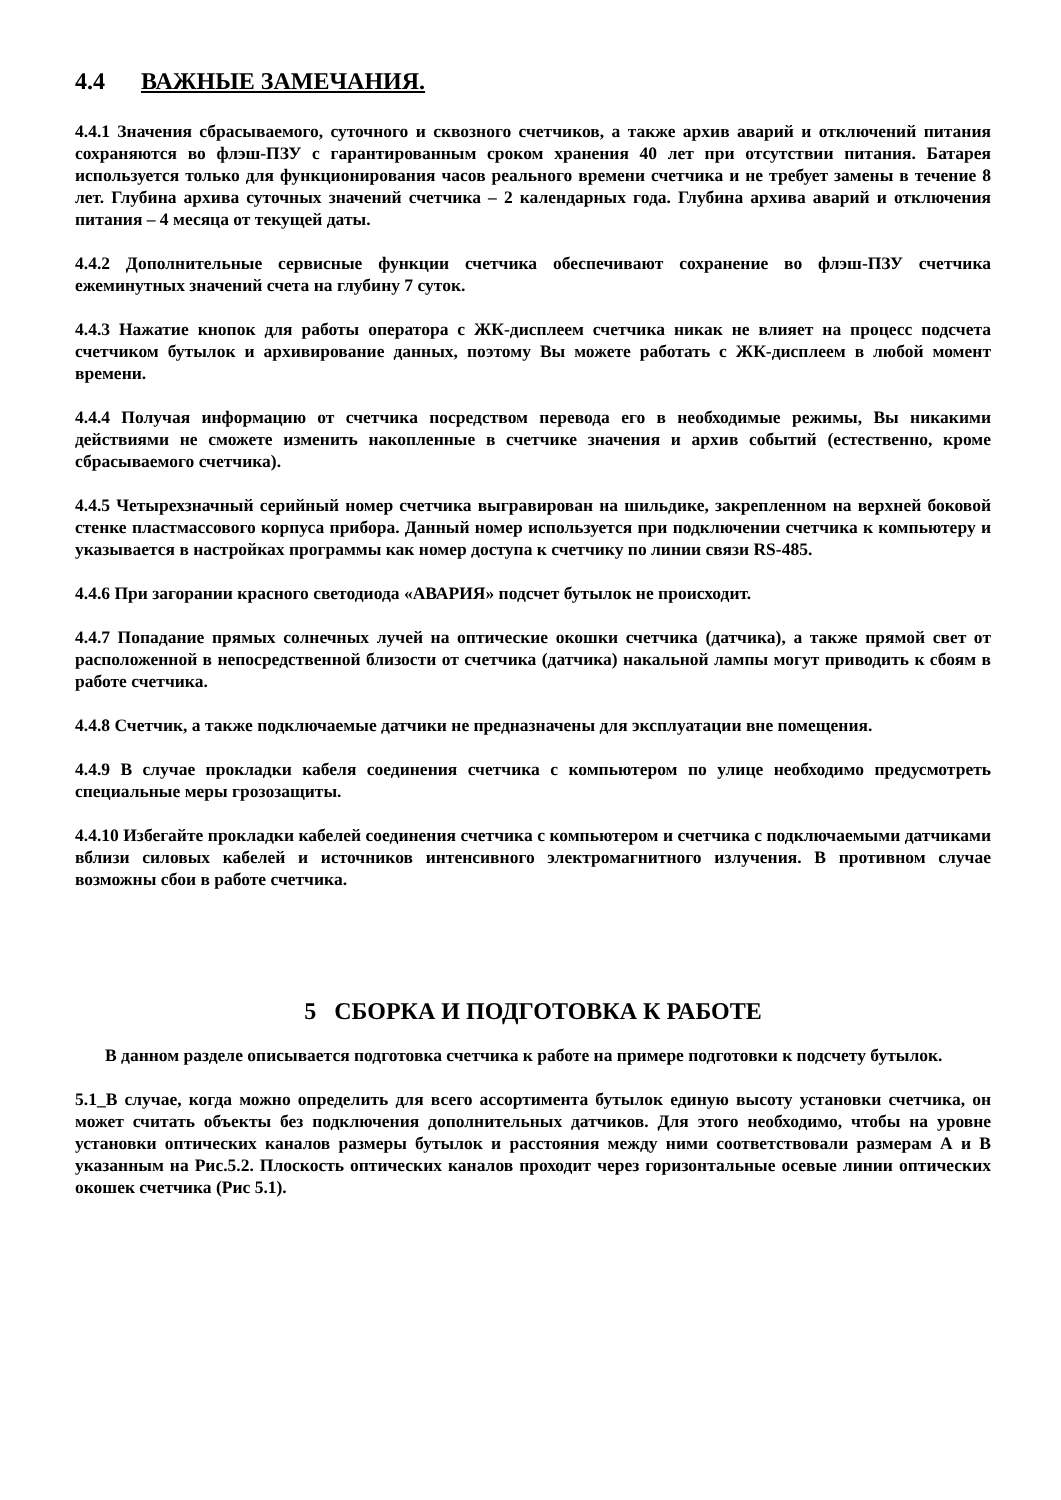4.4 ВАЖНЫЕ ЗАМЕЧАНИЯ.
4.4.1 Значения сбрасываемого, суточного и сквозного счетчиков, а также архив аварий и отключений питания сохраняются во флэш-ПЗУ с гарантированным сроком хранения 40 лет при отсутствии питания. Батарея используется только для функционирования часов реального времени счетчика и не требует замены в течение 8 лет. Глубина архива суточных значений счетчика – 2 календарных года. Глубина архива аварий и отключения питания – 4 месяца от текущей даты.
4.4.2 Дополнительные сервисные функции счетчика обеспечивают сохранение во флэш-ПЗУ счетчика ежеминутных значений счета на глубину 7 суток.
4.4.3 Нажатие кнопок для работы оператора с ЖК-дисплеем счетчика никак не влияет на процесс подсчета счетчиком бутылок и архивирование данных, поэтому Вы можете работать с ЖК-дисплеем в любой момент времени.
4.4.4 Получая информацию от счетчика посредством перевода его в необходимые режимы, Вы никакими действиями не сможете изменить накопленные в счетчике значения и архив событий (естественно, кроме сбрасываемого счетчика).
4.4.5 Четырехзначный серийный номер счетчика выгравирован на шильдике, закрепленном на верхней боковой стенке пластмассового корпуса прибора. Данный номер используется при подключении счетчика к компьютеру и указывается в настройках программы как номер доступа к счетчику по линии связи RS-485.
4.4.6 При загорании красного светодиода «АВАРИЯ» подсчет бутылок не происходит.
4.4.7 Попадание прямых солнечных лучей на оптические окошки счетчика (датчика), а также прямой свет от расположенной в непосредственной близости от счетчика (датчика) накальной лампы могут приводить к сбоям в работе счетчика.
4.4.8 Счетчик, а также подключаемые датчики не предназначены для эксплуатации вне помещения.
4.4.9 В случае прокладки кабеля соединения счетчика с компьютером по улице необходимо предусмотреть специальные меры грозозащиты.
4.4.10 Избегайте прокладки кабелей соединения счетчика с компьютером и счетчика с подключаемыми датчиками вблизи силовых кабелей и источников интенсивного электромагнитного излучения. В противном случае возможны сбои в работе счетчика.
5 СБОРКА И ПОДГОТОВКА К РАБОТЕ
В данном разделе описывается подготовка счетчика к работе на примере подготовки к подсчету бутылок.
5.1_В случае, когда можно определить для всего ассортимента бутылок единую высоту установки счетчика, он может считать объекты без подключения дополнительных датчиков. Для этого необходимо, чтобы на уровне установки оптических каналов размеры бутылок и расстояния между ними соответствовали размерам А и В указанным на Рис.5.2. Плоскость оптических каналов проходит через горизонтальные осевые линии оптических окошек счетчика (Рис 5.1).